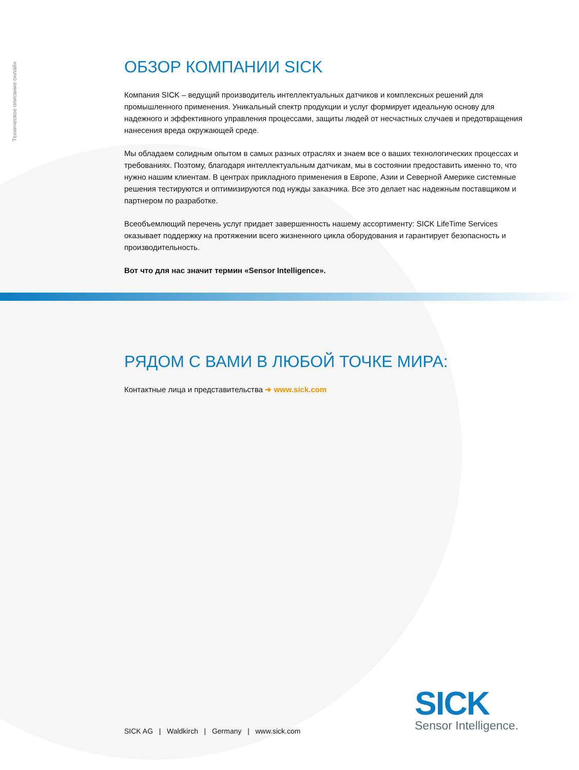Техническое описание онлайн
ОБЗОР КОМПАНИИ SICK
Компания SICK – ведущий производитель интеллектуальных датчиков и комплексных решений для промышленного применения. Уникальный спектр продукции и услуг формирует идеальную основу для надежного и эффективного управления процессами, защиты людей от несчастных случаев и предотвращения нанесения вреда окружающей среде.
Мы обладаем солидным опытом в самых разных отраслях и знаем все о ваших технологических процессах и требованиях. Поэтому, благодаря интеллектуальным датчикам, мы в состоянии предоставить именно то, что нужно нашим клиентам. В центрах прикладного применения в Европе, Азии и Северной Америке системные решения тестируются и оптимизируются под нужды заказчика. Все это делает нас надежным поставщиком и партнером по разработке.
Всеобъемлющий перечень услуг придает завершенность нашему ассортименту: SICK LifeTime Services оказывает поддержку на протяжении всего жизненного цикла оборудования и гарантирует безопасность и производительность.
Вот что для нас значит термин «Sensor Intelligence».
РЯДОМ С ВАМИ В ЛЮБОЙ ТОЧКЕ МИРА:
Контактные лица и представительства ➜ www.sick.com
SICK AG | Waldkirch | Germany | www.sick.com
SICK
Sensor Intelligence.